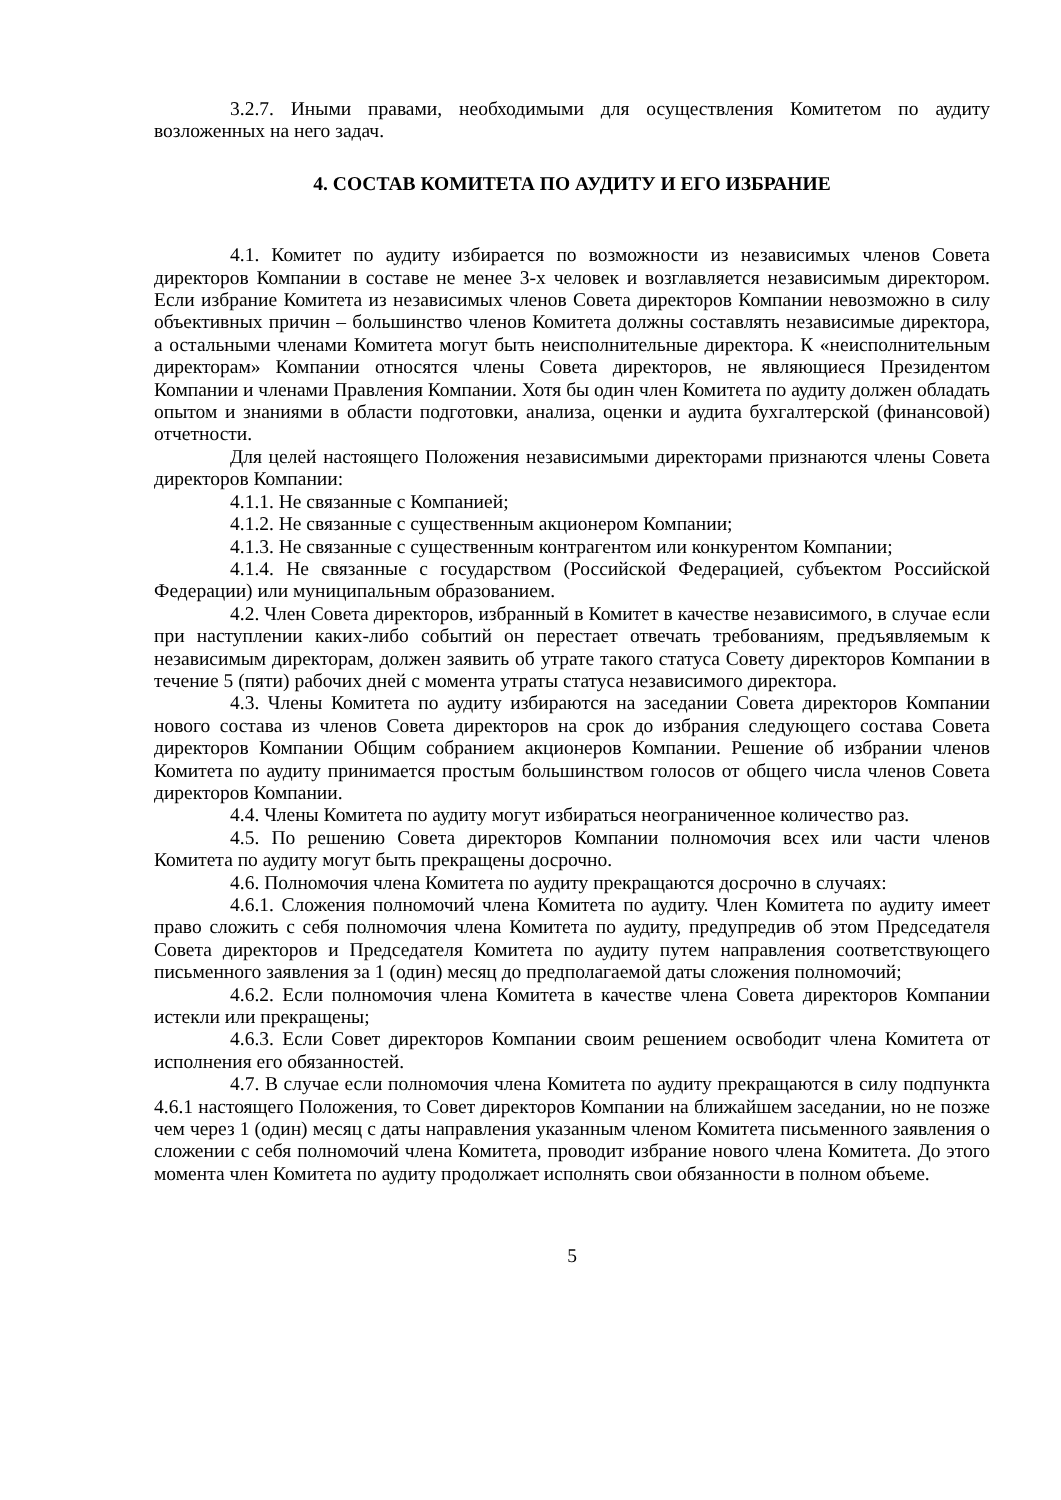3.2.7. Иными правами, необходимыми для осуществления Комитетом по аудиту возложенных на него задач.
4. СОСТАВ КОМИТЕТА ПО АУДИТУ И ЕГО ИЗБРАНИЕ
4.1. Комитет по аудиту избирается по возможности из независимых членов Совета директоров Компании в составе не менее 3-х человек и возглавляется независимым директором. Если избрание Комитета из независимых членов Совета директоров Компании невозможно в силу объективных причин – большинство членов Комитета должны составлять независимые директора, а остальными членами Комитета могут быть неисполнительные директора. К «неисполнительным директорам» Компании относятся члены Совета директоров, не являющиеся Президентом Компании и членами Правления Компании. Хотя бы один член Комитета по аудиту должен обладать опытом и знаниями в области подготовки, анализа, оценки и аудита бухгалтерской (финансовой) отчетности.
Для целей настоящего Положения независимыми директорами признаются члены Совета директоров Компании:
4.1.1. Не связанные с Компанией;
4.1.2. Не связанные с существенным акционером Компании;
4.1.3. Не связанные с существенным контрагентом или конкурентом Компании;
4.1.4. Не связанные с государством (Российской Федерацией, субъектом Российской Федерации) или муниципальным образованием.
4.2. Член Совета директоров, избранный в Комитет в качестве независимого, в случае если при наступлении каких-либо событий он перестает отвечать требованиям, предъявляемым к независимым директорам, должен заявить об утрате такого статуса Совету директоров Компании в течение 5 (пяти) рабочих дней с момента утраты статуса независимого директора.
4.3. Члены Комитета по аудиту избираются на заседании Совета директоров Компании нового состава из членов Совета директоров на срок до избрания следующего состава Совета директоров Компании Общим собранием акционеров Компании. Решение об избрании членов Комитета по аудиту принимается простым большинством голосов от общего числа членов Совета директоров Компании.
4.4. Члены Комитета по аудиту могут избираться неограниченное количество раз.
4.5. По решению Совета директоров Компании полномочия всех или части членов Комитета по аудиту могут быть прекращены досрочно.
4.6. Полномочия члена Комитета по аудиту прекращаются досрочно в случаях:
4.6.1. Сложения полномочий члена Комитета по аудиту. Член Комитета по аудиту имеет право сложить с себя полномочия члена Комитета по аудиту, предупредив об этом Председателя Совета директоров и Председателя Комитета по аудиту путем направления соответствующего письменного заявления за 1 (один) месяц до предполагаемой даты сложения полномочий;
4.6.2. Если полномочия члена Комитета в качестве члена Совета директоров Компании истекли или прекращены;
4.6.3. Если Совет директоров Компании своим решением освободит члена Комитета от исполнения его обязанностей.
4.7. В случае если полномочия члена Комитета по аудиту прекращаются в силу подпункта 4.6.1 настоящего Положения, то Совет директоров Компании на ближайшем заседании, но не позже чем через 1 (один) месяц с даты направления указанным членом Комитета письменного заявления о сложении с себя полномочий члена Комитета, проводит избрание нового члена Комитета. До этого момента член Комитета по аудиту продолжает исполнять свои обязанности в полном объеме.
5